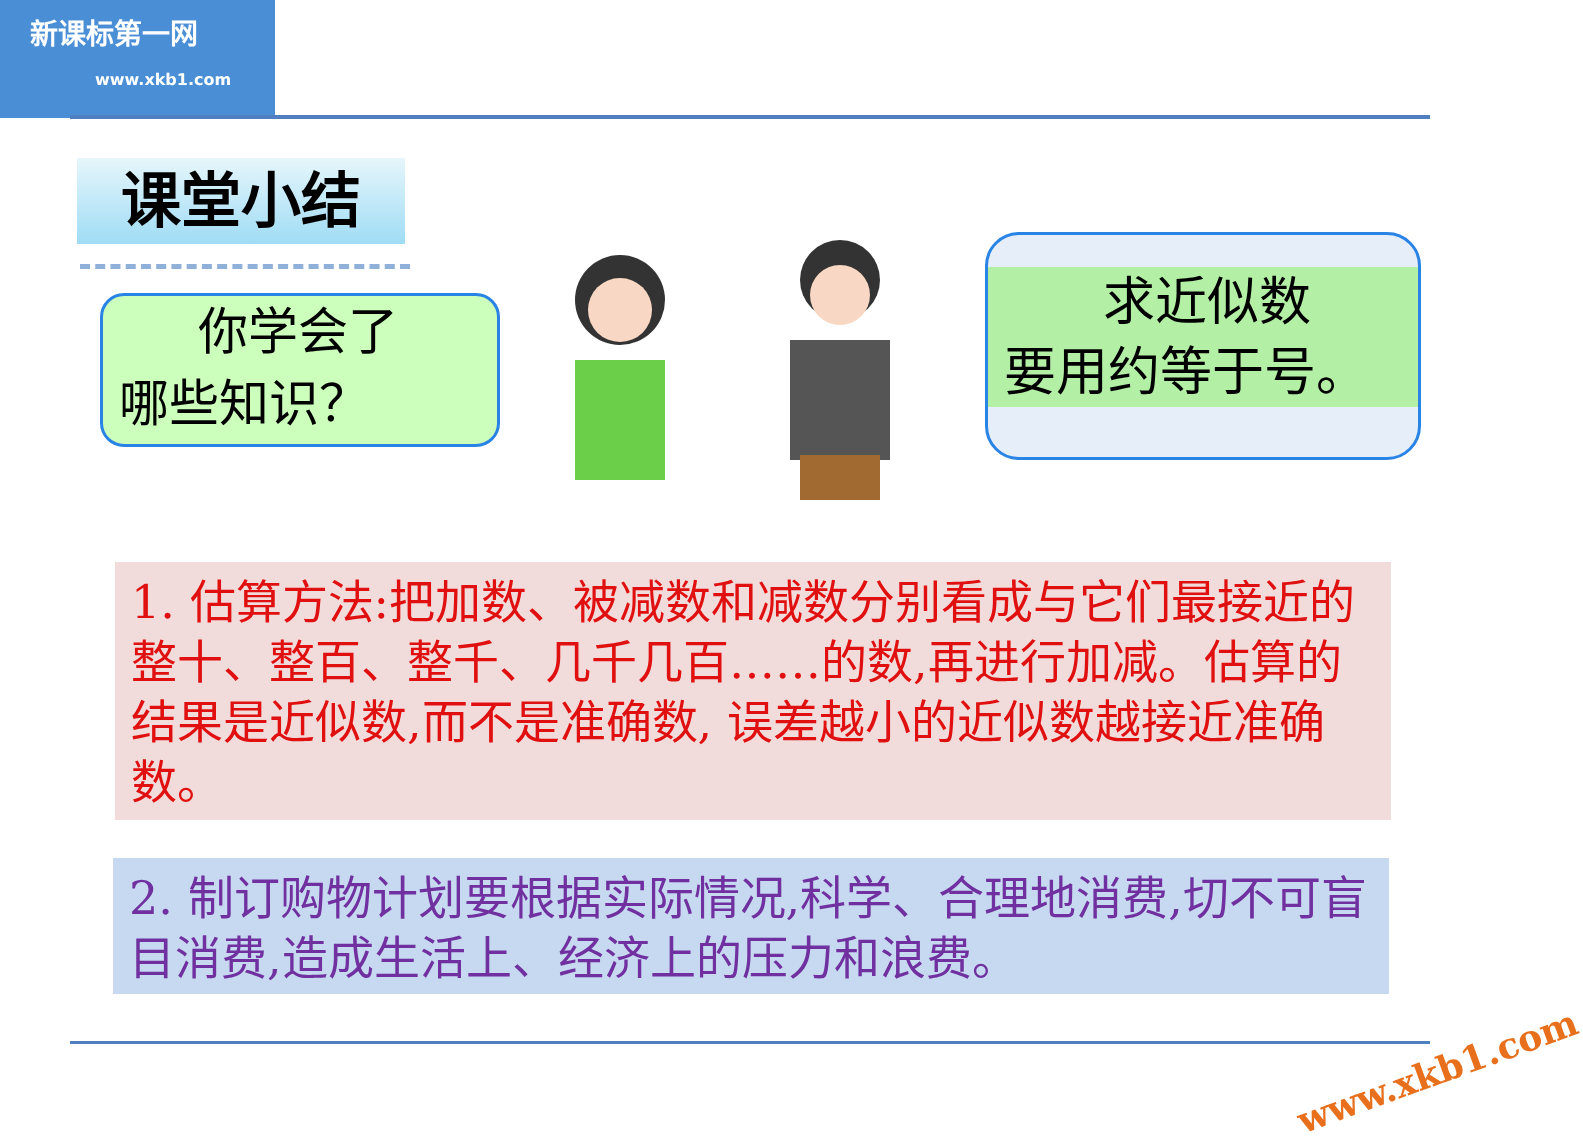新课标第一网
www.xkb1.com
课堂小结
你学会了
哪些知识？
求近似数
要用约等于号。
1. 估算方法:把加数、被减数和减数分别看成与它们最接近的整十、整百、整千、几千几百……的数,再进行加减。估算的结果是近似数,而不是准确数, 误差越小的近似数越接近准确数。
2. 制订购物计划要根据实际情况,科学、合理地消费,切不可盲目消费,造成生活上、经济上的压力和浪费。
www.xkb1.com